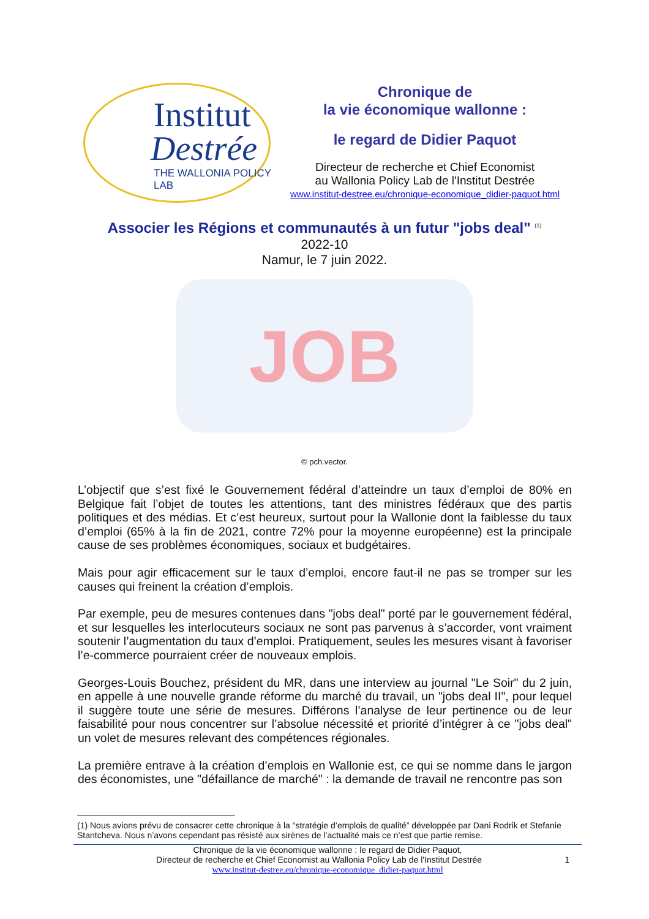Institut
Destrée
THE WALLONIA POLICY LAB
Chronique de
la vie économique wallonne :
le regard de Didier Paquot
Directeur de recherche et Chief Economist
au Wallonia Policy Lab de l'Institut Destrée
www.institut-destree.eu/chronique-economique_didier-paquot.html
Associer les Régions et communautés à un futur "jobs deal" <sup>(1)</sup>
2022-10
Namur, le 7 juin 2022.
JOB
© pch.vector.
L’objectif que s’est fixé le Gouvernement fédéral d’atteindre un taux d’emploi de 80% en Belgique fait l’objet de toutes les attentions, tant des ministres fédéraux que des partis politiques et des médias. Et c’est heureux, surtout pour la Wallonie dont la faiblesse du taux d’emploi (65% à la fin de 2021, contre 72% pour la moyenne européenne) est la principale cause de ses problèmes économiques, sociaux et budgétaires.
Mais pour agir efficacement sur le taux d’emploi, encore faut-il ne pas se tromper sur les causes qui freinent la création d’emplois.
Par exemple, peu de mesures contenues dans "jobs deal" porté par le gouvernement fédéral, et sur lesquelles les interlocuteurs sociaux ne sont pas parvenus à s’accorder, vont vraiment soutenir l’augmentation du taux d’emploi. Pratiquement, seules les mesures visant à favoriser l’e-commerce pourraient créer de nouveaux emplois.
Georges-Louis Bouchez, président du MR, dans une interview au journal "Le Soir" du 2 juin, en appelle à une nouvelle grande réforme du marché du travail, un "jobs deal II", pour lequel il suggère toute une série de mesures. Différons l’analyse de leur pertinence ou de leur faisabilité pour nous concentrer sur l’absolue nécessité et priorité d’intégrer à ce "jobs deal" un volet de mesures relevant des compétences régionales.
La première entrave à la création d’emplois en Wallonie est, ce qui se nomme dans le jargon des économistes, une "défaillance de marché" : la demande de travail ne rencontre pas son
(1) Nous avions prévu de consacrer cette chronique à la “stratégie d’emplois de qualité” développée par Dani Rodrik et Stefanie Stantcheva. Nous n’avons cependant pas résisté aux sirènes de l’actualité mais ce n’est que partie remise.
Chronique de la vie économique wallonne : le regard de Didier Paquot,
Directeur de recherche et Chief Economist au Wallonia Policy Lab de l'Institut Destrée 1
www.institut-destree.eu/chronique-economique_didier-paquot.html